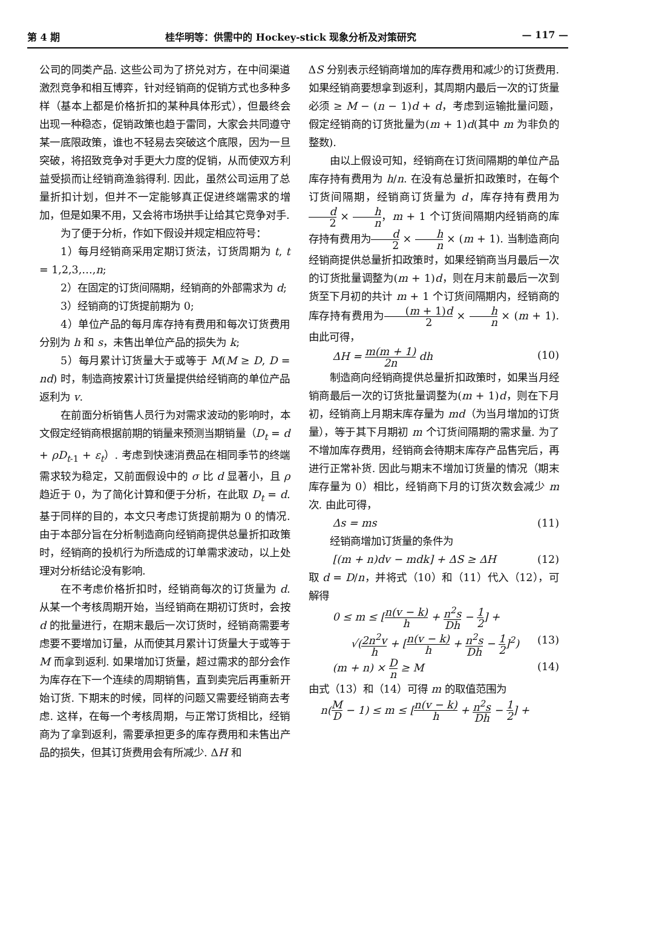第 4 期 桂华明等：供需中的 Hockey-stick 现象分析及对策研究 — 117 —
公司的同类产品. 这些公司为了挤兑对方，在中间渠道激烈竞争和相互博弈，针对经销商的促销方式也多种多样（基本上都是价格折扣的某种具体形式），但最终会出现一种稳态，促销政策也趋于雷同，大家会共同遵守某一底限政策，谁也不轻易去突破这个底限，因为一旦突破，将招致竞争对手更大力度的促销，从而使双方利益受损而让经销商渔翁得利. 因此，虽然公司运用了总量折扣计划，但并不一定能够真正促进终端需求的增加，但是如果不用，又会将市场拱手让给其它竞争对手.
为了便于分析，作如下假设并规定相应符号：
1）每月经销商采用定期订货法，订货周期为 t, t = 1,2,3,…,n;
2）在固定的订货间隔期，经销商的外部需求为 d;
3）经销商的订货提前期为 0;
4）单位产品的每月库存持有费用和每次订货费用分别为 h 和 s，未售出单位产品的损失为 k;
5）每月累计订货量大于或等于 M(M ≥ D, D = nd) 时，制造商按累计订货量提供给经销商的单位产品返利为 v.
在前面分析销售人员行为对需求波动的影响时，本文假定经销商根据前期的销量来预测当期销量（D<sub>t</sub> = d + ρD<sub>t-1</sub> + ε<sub>t</sub>）. 考虑到快速消费品在相同季节的终端需求较为稳定，又前面假设中的 σ 比 d 显著小，且 ρ 趋近于 0，为了简化计算和便于分析，在此取 D<sub>t</sub> = d. 基于同样的目的，本文只考虑订货提前期为 0 的情况. 由于本部分旨在分析制造商向经销商提供总量折扣政策时，经销商的投机行为所造成的订单需求波动，以上处理对分析结论没有影响.
在不考虑价格折扣时，经销商每次的订货量为 d. 从某一个考核周期开始，当经销商在期初订货时，会按 d 的批量进行，在期末最后一次订货时，经销商需要考虑要不要增加订量，从而使其月累计订货量大于或等于 M 而拿到返利. 如果增加订货量，超过需求的部分会作为库存在下一个连续的周期销售，直到卖完后再重新开始订货. 下期末的时候，同样的问题又需要经销商去考虑. 这样，在每一个考核周期，与正常订货相比，经销商为了拿到返利，需要承担更多的库存费用和未售出产品的损失，但其订货费用会有所减少. ΔH 和
ΔS 分别表示经销商增加的库存费用和减少的订货费用. 如果经销商要想拿到返利，其周期内最后一次的订货量必须 ≥ M − (n − 1)d + d，考虑到运输批量问题，假定经销商的订货批量为(m + 1)d(其中 m 为非负的整数).
由以上假设可知，经销商在订货间隔期的单位产品库存持有费用为 h/n. 在没有总量折扣政策时，在每个订货间隔期，经销商订货量为 d，库存持有费用为d 2 × h n，m + 1 个订货间隔期内经销商的库存持有费用为d 2 × h n × (m + 1). 当制造商向经销商提供总量折扣政策时，如果经销商当月最后一次的订货批量调整为(m + 1)d，则在月末前最后一次到货至下月初的共计 m + 1 个订货间隔期内，经销商的库存持有费用为(m + 1)d 2 × h n × (m + 1). 由此可得，
ΔH = m(m + 1) 2n dh (10)
制造商向经销商提供总量折扣政策时，如果当月经销商最后一次的订货批量调整为(m + 1)d，则在下月初，经销商上月期末库存量为 md（为当月增加的订货量），等于其下月期初 m 个订货间隔期的需求量. 为了不增加库存费用，经销商会待期末库存产品售完后，再进行正常补货. 因此与期末不增加订货量的情况（期末库存量为 0）相比，经销商下月的订货次数会减少 m 次. 由此可得，
Δs = ms (11)
经销商增加订货量的条件为
[(m + n)dv − mdk] + ΔS ≥ ΔH (12)
取 d = D/n，并将式（10）和（11）代入（12），可解得
0 ≤ m ≤ [n(v − k) h + n<sup>2</sup>s Dh − 1 2] +
√(2n<sup>2</sup>v h + [n(v − k) h + n<sup>2</sup>s Dh − 1 2]<sup>2</sup>) (13)
(m + n) × D n ≥ M (14)
由式（13）和（14）可得 m 的取值范围为
n(M D − 1) ≤ m ≤ [n(v − k) h + n<sup>2</sup>s Dh − 1 2] +